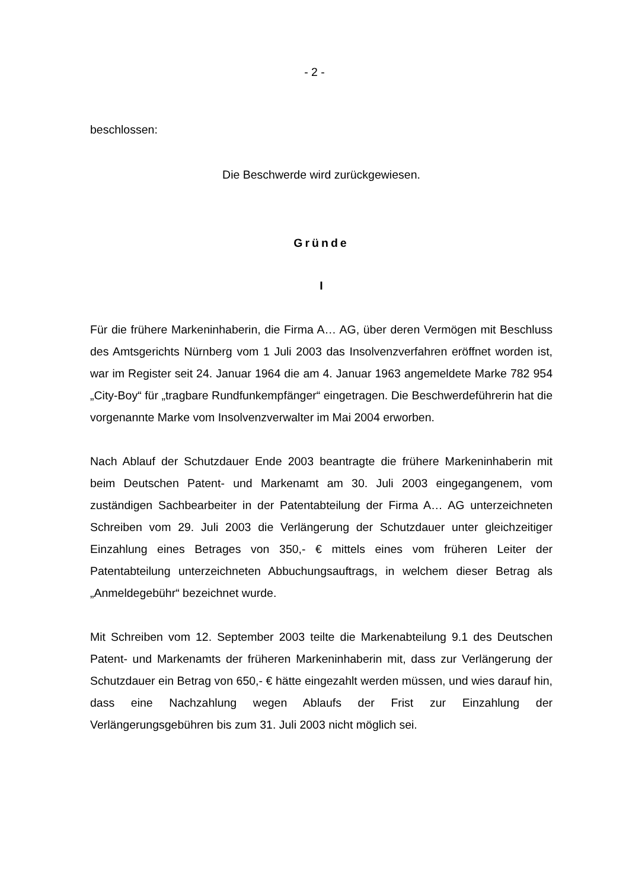- 2 -
beschlossen:
Die Beschwerde wird zurückgewiesen.
Gründe
I
Für die frühere Markeninhaberin, die Firma A… AG, über deren Vermögen mit Beschluss des Amtsgerichts Nürnberg vom 1 Juli 2003 das Insolvenzverfahren eröffnet worden ist, war im Register seit 24. Januar 1964 die am 4. Januar 1963 angemeldete Marke 782 954 „City-Boy“ für „tragbare Rundfunkempfänger“ eingetragen. Die Beschwerdeführerin hat die vorgenannte Marke vom Insolvenzverwalter im Mai 2004 erworben.
Nach Ablauf der Schutzdauer Ende 2003 beantragte die frühere Markeninhaberin mit beim Deutschen Patent- und Markenamt am 30. Juli 2003 eingegangenem, vom zuständigen Sachbearbeiter in der Patentabteilung der Firma A… AG unterzeichneten Schreiben vom 29. Juli 2003 die Verlängerung der Schutzdauer unter gleichzeitiger Einzahlung eines Betrages von 350,- € mittels eines vom früheren Leiter der Patentabteilung unterzeichneten Abbuchungsauftrags, in welchem dieser Betrag als „Anmeldegebühr“ bezeichnet wurde.
Mit Schreiben vom 12. September 2003 teilte die Markenabteilung 9.1 des Deutschen Patent- und Markenamts der früheren Markeninhaberin mit, dass zur Verlängerung der Schutzdauer ein Betrag von 650,- € hätte eingezahlt werden müssen, und wies darauf hin, dass eine Nachzahlung wegen Ablaufs der Frist zur Einzahlung der Verlängerungsgebühren bis zum 31. Juli 2003 nicht möglich sei.